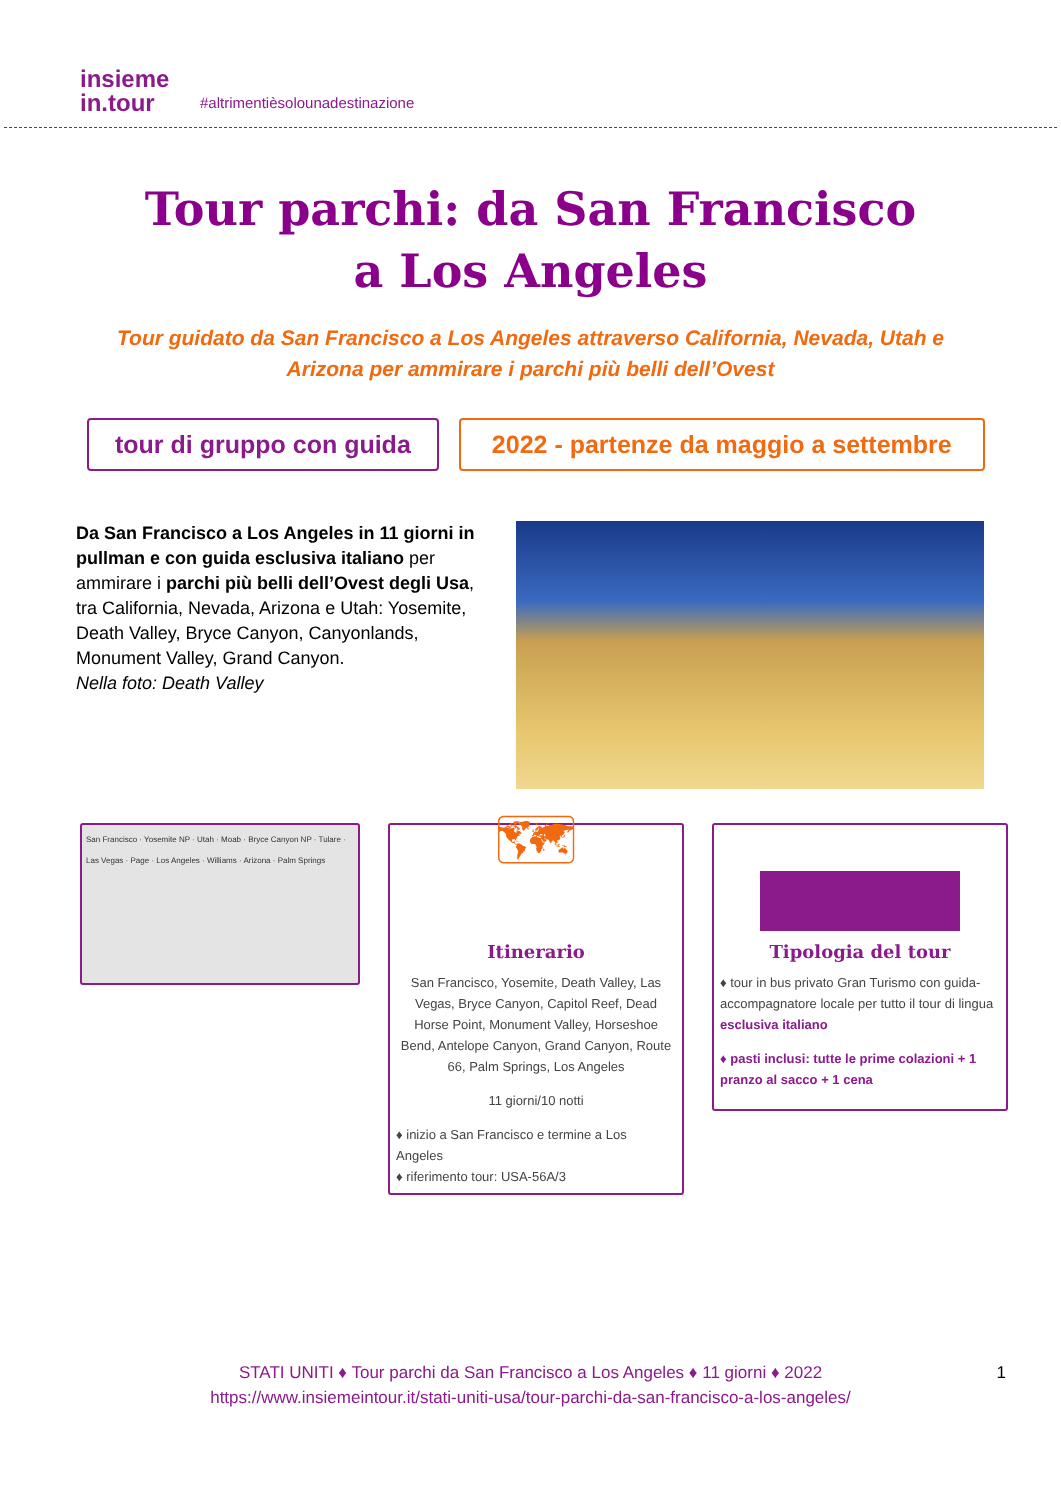insieme
in.tour
#altrimentièsolounadestinazione
Tour parchi: da San Francisco
a Los Angeles
Tour guidato da San Francisco a Los Angeles attraverso California, Nevada, Utah e Arizona per ammirare i parchi più belli dell’Ovest
tour di gruppo con guida 2022 - partenze da maggio a settembre
Da San Francisco a Los Angeles in 11 giorni in pullman e con guida esclusiva italiano per ammirare i parchi più belli dell’Ovest degli Usa, tra California, Nevada, Arizona e Utah: Yosemite, Death Valley, Bryce Canyon, Canyonlands, Monument Valley, Grand Canyon.
Nella foto: Death Valley
San Francisco · Yosemite NP · Utah · Moab · Bryce Canyon NP · Tulare · Las Vegas · Page · Los Angeles · Williams · Arizona · Palm Springs
🗺
Itinerario
San Francisco, Yosemite, Death Valley, Las Vegas, Bryce Canyon, Capitol Reef, Dead Horse Point, Monument Valley, Horseshoe Bend, Antelope Canyon, Grand Canyon, Route 66, Palm Springs, Los Angeles
11 giorni/10 notti
♦ inizio a San Francisco e termine a Los Angeles
♦ riferimento tour: USA-56A/3
Tipologia del tour
♦ tour in bus privato Gran Turismo con guida-accompagnatore locale per tutto il tour di lingua esclusiva italiano
♦ pasti inclusi: tutte le prime colazioni + 1 pranzo al sacco + 1 cena
STATI UNITI ♦ Tour parchi da San Francisco a Los Angeles ♦ 11 giorni ♦ 2022 1
https://www.insiemeintour.it/stati-uniti-usa/tour-parchi-da-san-francisco-a-los-angeles/